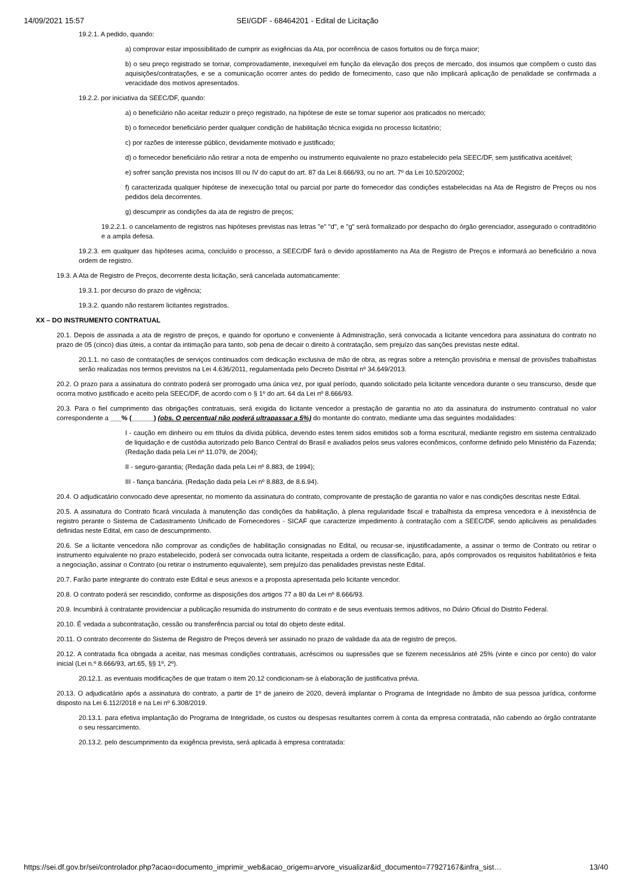14/09/2021 15:57 SEI/GDF - 68464201 - Edital de Licitação
19.2.1. A pedido, quando:
a) comprovar estar impossibilitado de cumprir as exigências da Ata, por ocorrência de casos fortuitos ou de força maior;
b) o seu preço registrado se tornar, comprovadamente, inexequível em função da elevação dos preços de mercado, dos insumos que compõem o custo das aquisições/contratações, e se a comunicação ocorrer antes do pedido de fornecimento, caso que não implicará aplicação de penalidade se confirmada a veracidade dos motivos apresentados.
19.2.2. por iniciativa da SEEC/DF, quando:
a) o beneficiário não aceitar reduzir o preço registrado, na hipótese de este se tornar superior aos praticados no mercado;
b) o fornecedor beneficiário perder qualquer condição de habilitação técnica exigida no processo licitatório;
c) por razões de interesse público, devidamente motivado e justificado;
d) o fornecedor beneficiário não retirar a nota de empenho ou instrumento equivalente no prazo estabelecido pela SEEC/DF, sem justificativa aceitável;
e) sofrer sanção prevista nos incisos III ou IV do caput do art. 87 da Lei 8.666/93, ou no art. 7º da Lei 10.520/2002;
f) caracterizada qualquer hipótese de inexecução total ou parcial por parte do fornecedor das condições estabelecidas na Ata de Registro de Preços ou nos pedidos dela decorrentes.
g) descumprir as condições da ata de registro de preços;
19.2.2.1. o cancelamento de registros nas hipóteses previstas nas letras "e" "d", e "g" será formalizado por despacho do órgão gerenciador, assegurado o contraditório e a ampla defesa.
19.2.3. em qualquer das hipóteses acima, concluído o processo, a SEEC/DF fará o devido apostilamento na Ata de Registro de Preços e informará ao beneficiário a nova ordem de registro.
19.3. A Ata de Registro de Preços, decorrente desta licitação, será cancelada automaticamente:
19.3.1. por decurso do prazo de vigência;
19.3.2. quando não restarem licitantes registrados.
XX – DO INSTRUMENTO CONTRATUAL
20.1. Depois de assinada a ata de registro de preços, e quando for oportuno e conveniente à Administração, será convocada a licitante vencedora para assinatura do contrato no prazo de 05 (cinco) dias úteis, a contar da intimação para tanto, sob pena de decair o direito à contratação, sem prejuízo das sanções previstas neste edital.
20.1.1. no caso de contratações de serviços continuados com dedicação exclusiva de mão de obra, as regras sobre a retenção provisória e mensal de provisões trabalhistas serão realizadas nos termos previstos na Lei 4.636/2011, regulamentada pelo Decreto Distrital nº 34.649/2013.
20.2. O prazo para a assinatura do contrato poderá ser prorrogado uma única vez, por igual período, quando solicitado pela licitante vencedora durante o seu transcurso, desde que ocorra motivo justificado e aceito pela SEEC/DF, de acordo com o § 1º do art. 64 da Lei nº 8.666/93.
20.3. Para o fiel cumprimento das obrigações contratuais, será exigida do licitante vencedor a prestação de garantia no ato da assinatura do instrumento contratual no valor correspondente a ___% (______) (obs. O percentual não poderá ultrapassar a 5%) do montante do contrato, mediante uma das seguintes modalidades:
I - caução em dinheiro ou em títulos da dívida pública, devendo estes terem sidos emitidos sob a forma escritural, mediante registro em sistema centralizado de liquidação e de custódia autorizado pelo Banco Central do Brasil e avaliados pelos seus valores econômicos, conforme definido pelo Ministério da Fazenda; (Redação dada pela Lei nº 11.079, de 2004);
II - seguro-garantia; (Redação dada pela Lei nº 8.883, de 1994);
III - fiança bancária. (Redação dada pela Lei nº 8.883, de 8.6.94).
20.4. O adjudicatário convocado deve apresentar, no momento da assinatura do contrato, comprovante de prestação de garantia no valor e nas condições descritas neste Edital.
20.5. A assinatura do Contrato ficará vinculada à manutenção das condições da habilitação, à plena regularidade fiscal e trabalhista da empresa vencedora e à inexistência de registro perante o Sistema de Cadastramento Unificado de Fornecedores - SICAF que caracterize impedimento à contratação com a SEEC/DF, sendo aplicáveis as penalidades definidas neste Edital, em caso de descumprimento.
20.6. Se a licitante vencedora não comprovar as condições de habilitação consignadas no Edital, ou recusar-se, injustificadamente, a assinar o termo de Contrato ou retirar o instrumento equivalente no prazo estabelecido, poderá ser convocada outra licitante, respeitada a ordem de classificação, para, após comprovados os requisitos habilitatórios e feita a negociação, assinar o Contrato (ou retirar o instrumento equivalente), sem prejuízo das penalidades previstas neste Edital.
20.7. Farão parte integrante do contrato este Edital e seus anexos e a proposta apresentada pelo licitante vencedor.
20.8. O contrato poderá ser rescindido, conforme as disposições dos artigos 77 a 80 da Lei nº 8.666/93.
20.9. Incumbirá à contratante providenciar a publicação resumida do instrumento do contrato e de seus eventuais termos aditivos, no Diário Oficial do Distrito Federal.
20.10. É vedada a subcontratação, cessão ou transferência parcial ou total do objeto deste edital.
20.11. O contrato decorrente do Sistema de Registro de Preços deverá ser assinado no prazo de validade da ata de registro de preços.
20.12. A contratada fica obrigada a aceitar, nas mesmas condições contratuais, acréscimos ou supressões que se fizerem necessários até 25% (vinte e cinco por cento) do valor inicial (Lei n.º 8.666/93, art.65, §§ 1º, 2º).
20.12.1. as eventuais modificações de que tratam o item 20.12 condicionam-se à elaboração de justificativa prévia.
20.13. O adjudicatário após a assinatura do contrato, a partir de 1º de janeiro de 2020, deverá implantar o Programa de Integridade no âmbito de sua pessoa jurídica, conforme disposto na Lei 6.112/2018 e na Lei nº 6.308/2019.
20.13.1. para efetiva implantação do Programa de Integridade, os custos ou despesas resultantes correm à conta da empresa contratada, não cabendo ao órgão contratante o seu ressarcimento.
20.13.2. pelo descumprimento da exigência prevista, será aplicada à empresa contratada:
https://sei.df.gov.br/sei/controlador.php?acao=documento_imprimir_web&acao_origem=arvore_visualizar&id_documento=77927167&infra_sist… 13/40